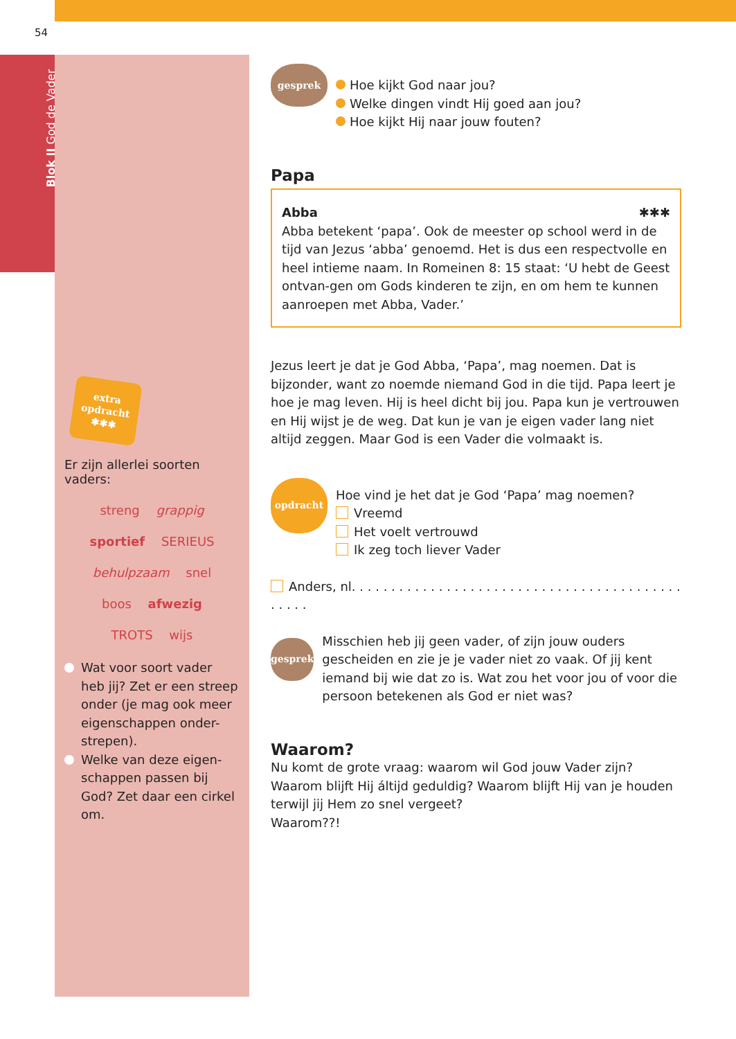54
Blok II God de Vader
extra
opdracht
✱✱✱
Er zijn allerlei soorten vaders:
streng grappig
sportief SERIEUS
behulpzaam snel
boos afwezig
TROTS wijs
Wat voor soort vader heb jij? Zet er een streep onder (je mag ook meer eigenschappen onder-strepen).
Welke van deze eigen-schappen passen bij God? Zet daar een cirkel om.
gesprek
Hoe kijkt God naar jou?
Welke dingen vindt Hij goed aan jou?
Hoe kijkt Hij naar jouw fouten?
Papa
Abba ✱✱✱
Abba betekent ‘papa’. Ook de meester op school werd in de tijd van Jezus ‘abba’ genoemd. Het is dus een respectvolle en heel intieme naam. In Romeinen 8: 15 staat: ‘U hebt de Geest ontvan-gen om Gods kinderen te zijn, en om hem te kunnen aanroepen met Abba, Vader.’
Jezus leert je dat je God Abba, ‘Papa’, mag noemen. Dat is bijzonder, want zo noemde niemand God in die tijd. Papa leert je hoe je mag leven. Hij is heel dicht bij jou. Papa kun je vertrouwen en Hij wijst je de weg. Dat kun je van je eigen vader lang niet altijd zeggen. Maar God is een Vader die volmaakt is.
opdracht
Hoe vind je het dat je God ‘Papa’ mag noemen?
Vreemd
Het voelt vertrouwd
Ik zeg toch liever Vader
Anders, nl. . . . . . . . . . . . . . . . . . . . . . . . . . . . . . . . . . . . . . . . . . . . . . .
gesprek
Misschien heb jij geen vader, of zijn jouw ouders gescheiden en zie je je vader niet zo vaak. Of jij kent iemand bij wie dat zo is. Wat zou het voor jou of voor die persoon betekenen als God er niet was?
Waarom?
Nu komt de grote vraag: waarom wil God jouw Vader zijn?
Waarom blijft Hij áltijd geduldig? Waarom blijft Hij van je houden terwijl jij Hem zo snel vergeet?
Waarom??!